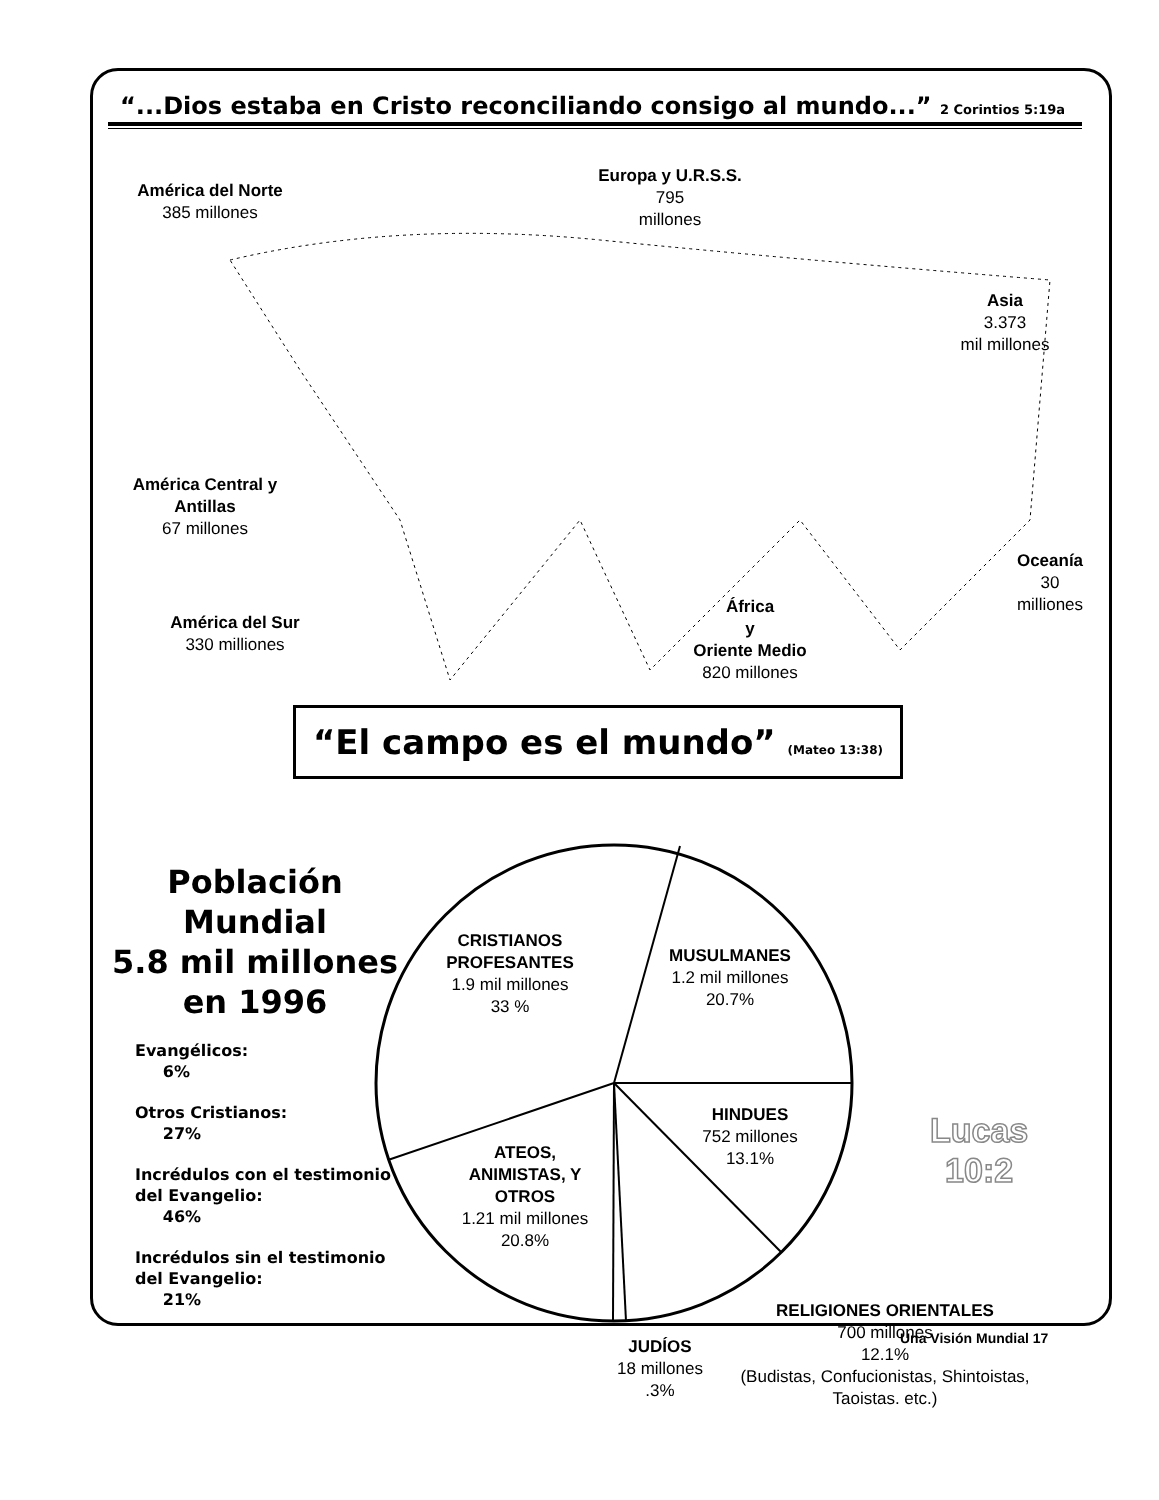“...Dios estaba en Cristo reconciliando consigo al mundo...” 2 Corintios 5:19a
América del Norte
385 millones
Europa y U.R.S.S.
795
millones
Asia
3.373
mil millones
América Central y Antillas
67 millones
Oceanía
30
milliones
América del Sur
330 milliones
África
y
Oriente Medio
820 millones
“El campo es el mundo” (Mateo 13:38)
Población Mundial
5.8 mil millones
en 1996
Evangélicos:
6%
Otros Cristianos:
27%
Incrédulos con el testimonio del Evangelio:
46%
Incrédulos sin el testimonio del Evangelio:
21%
CRISTIANOS PROFESANTES
1.9 mil millones
33 %
MUSULMANES
1.2 mil millones
20.7%
HINDUES
752 millones
13.1%
ATEOS, ANIMISTAS, Y OTROS
1.21 mil millones
20.8%
RELIGIONES ORIENTALES
700 millones
12.1%
(Budistas, Confucionistas, Shintoistas, Taoistas. etc.)
JUDÍOS
18 millones
.3%
Lucas
10:2
Una Visión Mundial 17